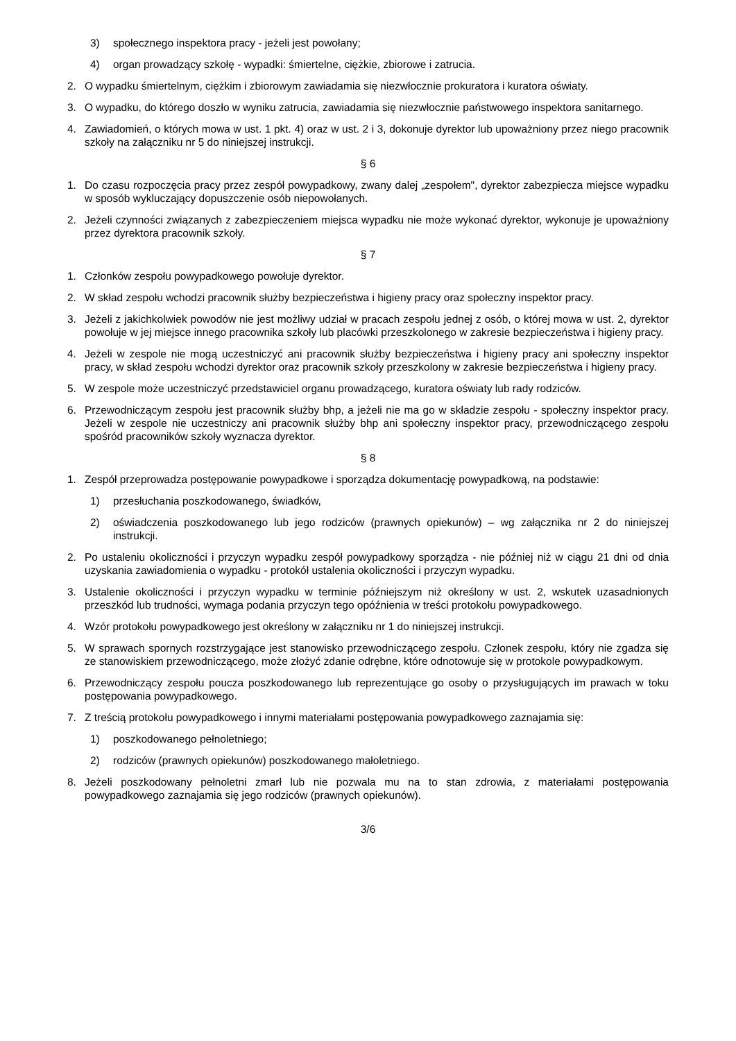3) społecznego inspektora pracy - jeżeli jest powołany;
4) organ prowadzący szkołę - wypadki: śmiertelne, ciężkie, zbiorowe i zatrucia.
2. O wypadku śmiertelnym, ciężkim i zbiorowym zawiadamia się niezwłocznie prokuratora i kuratora oświaty.
3. O wypadku, do którego doszło w wyniku zatrucia, zawiadamia się niezwłocznie państwowego inspektora sanitarnego.
4. Zawiadomień, o których mowa w ust. 1 pkt. 4) oraz w ust. 2 i 3, dokonuje dyrektor lub upoważniony przez niego pracownik szkoły na załączniku nr 5 do niniejszej instrukcji.
§ 6
1. Do czasu rozpoczęcia pracy przez zespół powypadkowy, zwany dalej „zespołem", dyrektor zabezpiecza miejsce wypadku w sposób wykluczający dopuszczenie osób niepowołanych.
2. Jeżeli czynności związanych z zabezpieczeniem miejsca wypadku nie może wykonać dyrektor, wykonuje je upoważniony przez dyrektora pracownik szkoły.
§ 7
1. Członków zespołu powypadkowego powołuje dyrektor.
2. W skład zespołu wchodzi pracownik służby bezpieczeństwa i higieny pracy oraz społeczny inspektor pracy.
3. Jeżeli z jakichkolwiek powodów nie jest możliwy udział w pracach zespołu jednej z osób, o której mowa w ust. 2, dyrektor powołuje w jej miejsce innego pracownika szkoły lub placówki przeszkolonego w zakresie bezpieczeństwa i higieny pracy.
4. Jeżeli w zespole nie mogą uczestniczyć ani pracownik służby bezpieczeństwa i higieny pracy ani społeczny inspektor pracy, w skład zespołu wchodzi dyrektor oraz pracownik szkoły przeszkolony w zakresie bezpieczeństwa i higieny pracy.
5. W zespole może uczestniczyć przedstawiciel organu prowadzącego, kuratora oświaty lub rady rodziców.
6. Przewodniczącym zespołu jest pracownik służby bhp, a jeżeli nie ma go w składzie zespołu - społeczny inspektor pracy. Jeżeli w zespole nie uczestniczy ani pracownik służby bhp ani społeczny inspektor pracy, przewodniczącego zespołu spośród pracowników szkoły wyznacza dyrektor.
§ 8
1. Zespół przeprowadza postępowanie powypadkowe i sporządza dokumentację powypadkową, na podstawie:
1) przesłuchania poszkodowanego, świadków,
2) oświadczenia poszkodowanego lub jego rodziców (prawnych opiekunów) – wg załącznika nr 2 do niniejszej instrukcji.
2. Po ustaleniu okoliczności i przyczyn wypadku zespół powypadkowy sporządza - nie później niż w ciągu 21 dni od dnia uzyskania zawiadomienia o wypadku - protokół ustalenia okoliczności i przyczyn wypadku.
3. Ustalenie okoliczności i przyczyn wypadku w terminie późniejszym niż określony w ust. 2, wskutek uzasadnionych przeszkód lub trudności, wymaga podania przyczyn tego opóźnienia w treści protokołu powypadkowego.
4. Wzór protokołu powypadkowego jest określony w załączniku nr 1 do niniejszej instrukcji.
5. W sprawach spornych rozstrzygające jest stanowisko przewodniczącego zespołu. Członek zespołu, który nie zgadza się ze stanowiskiem przewodniczącego, może złożyć zdanie odrębne, które odnotowuje się w protokole powypadkowym.
6. Przewodniczący zespołu poucza poszkodowanego lub reprezentujące go osoby o przysługujących im prawach w toku postępowania powypadkowego.
7. Z treścią protokołu powypadkowego i innymi materiałami postępowania powypadkowego zaznajamia się:
1) poszkodowanego pełnoletniego;
2) rodziców (prawnych opiekunów) poszkodowanego małoletniego.
8. Jeżeli poszkodowany pełnoletni zmarł lub nie pozwala mu na to stan zdrowia, z materiałami postępowania powypadkowego zaznajamia się jego rodziców (prawnych opiekunów).
3/6